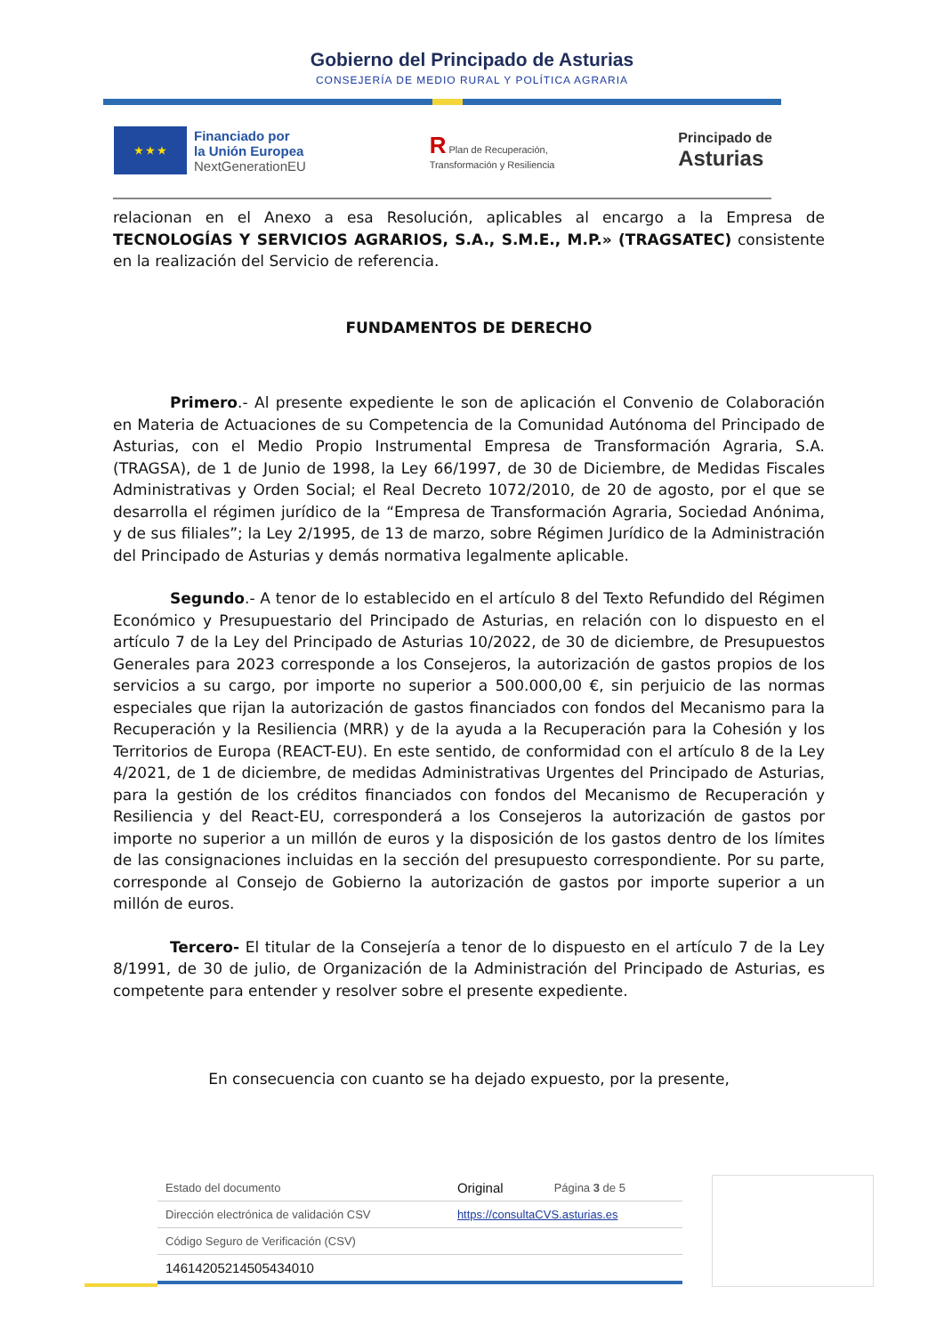Gobierno del Principado de Asturias
CONSEJERÍA DE MEDIO RURAL Y POLÍTICA AGRARIA
★ ★ ★
Financiado por
la Unión Europea
NextGenerationEU
R Plan de Recuperación,
Transformación y Resiliencia
Principado de
Asturias
relacionan en el Anexo a esa Resolución, aplicables al encargo a la Empresa de TECNOLOGÍAS Y SERVICIOS AGRARIOS, S.A., S.M.E., M.P.» (TRAGSATEC) consistente en la realización del Servicio de referencia.
FUNDAMENTOS DE DERECHO
Primero.- Al presente expediente le son de aplicación el Convenio de Colaboración en Materia de Actuaciones de su Competencia de la Comunidad Autónoma del Principado de Asturias, con el Medio Propio Instrumental Empresa de Transformación Agraria, S.A. (TRAGSA), de 1 de Junio de 1998, la Ley 66/1997, de 30 de Diciembre, de Medidas Fiscales Administrativas y Orden Social; el Real Decreto 1072/2010, de 20 de agosto, por el que se desarrolla el régimen jurídico de la “Empresa de Transformación Agraria, Sociedad Anónima, y de sus filiales”; la Ley 2/1995, de 13 de marzo, sobre Régimen Jurídico de la Administración del Principado de Asturias y demás normativa legalmente aplicable.
Segundo.- A tenor de lo establecido en el artículo 8 del Texto Refundido del Régimen Económico y Presupuestario del Principado de Asturias, en relación con lo dispuesto en el artículo 7 de la Ley del Principado de Asturias 10/2022, de 30 de diciembre, de Presupuestos Generales para 2023 corresponde a los Consejeros, la autorización de gastos propios de los servicios a su cargo, por importe no superior a 500.000,00 €, sin perjuicio de las normas especiales que rijan la autorización de gastos financiados con fondos del Mecanismo para la Recuperación y la Resiliencia (MRR) y de la ayuda a la Recuperación para la Cohesión y los Territorios de Europa (REACT-EU). En este sentido, de conformidad con el artículo 8 de la Ley 4/2021, de 1 de diciembre, de medidas Administrativas Urgentes del Principado de Asturias, para la gestión de los créditos financiados con fondos del Mecanismo de Recuperación y Resiliencia y del React-EU, corresponderá a los Consejeros la autorización de gastos por importe no superior a un millón de euros y la disposición de los gastos dentro de los límites de las consignaciones incluidas en la sección del presupuesto correspondiente. Por su parte, corresponde al Consejo de Gobierno la autorización de gastos por importe superior a un millón de euros.
Tercero- El titular de la Consejería a tenor de lo dispuesto en el artículo 7 de la Ley 8/1991, de 30 de julio, de Organización de la Administración del Principado de Asturias, es competente para entender y resolver sobre el presente expediente.
En consecuencia con cuanto se ha dejado expuesto, por la presente,
| Estado del documento | Original | Página 3 de 5 |
| Dirección electrónica de validación CSV | https://consultaCVS.asturias.es | |
| Código Seguro de Verificación (CSV) | | |
| 14614205214505434010 | | |